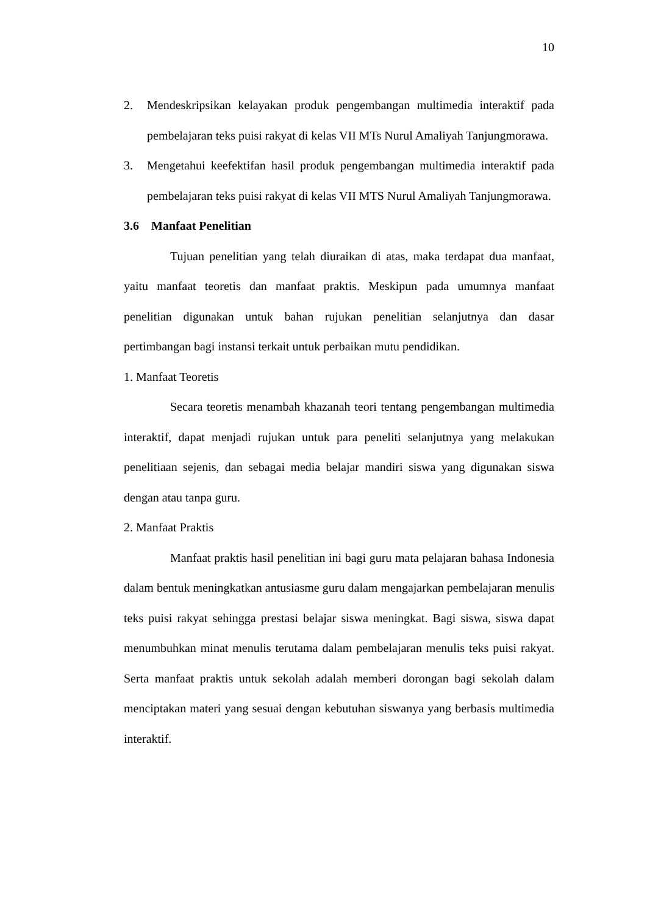10
2. Mendeskripsikan kelayakan produk pengembangan multimedia interaktif pada pembelajaran teks puisi rakyat di kelas VII MTs Nurul Amaliyah Tanjungmorawa.
3. Mengetahui keefektifan hasil produk pengembangan multimedia interaktif pada pembelajaran teks puisi rakyat di kelas VII MTS Nurul Amaliyah Tanjungmorawa.
3.6 Manfaat Penelitian
Tujuan penelitian yang telah diuraikan di atas, maka terdapat dua manfaat, yaitu manfaat teoretis dan manfaat praktis. Meskipun pada umumnya manfaat penelitian digunakan untuk bahan rujukan penelitian selanjutnya dan dasar pertimbangan bagi instansi terkait untuk perbaikan mutu pendidikan.
1. Manfaat Teoretis
Secara teoretis menambah khazanah teori tentang pengembangan multimedia interaktif, dapat menjadi rujukan untuk para peneliti selanjutnya yang melakukan penelitiaan sejenis, dan sebagai media belajar mandiri siswa yang digunakan siswa dengan atau tanpa guru.
2. Manfaat Praktis
Manfaat praktis hasil penelitian ini bagi guru mata pelajaran bahasa Indonesia dalam bentuk meningkatkan antusiasme guru dalam mengajarkan pembelajaran menulis teks puisi rakyat sehingga prestasi belajar siswa meningkat. Bagi siswa, siswa dapat menumbuhkan minat menulis terutama dalam pembelajaran menulis teks puisi rakyat. Serta manfaat praktis untuk sekolah adalah memberi dorongan bagi sekolah dalam menciptakan materi yang sesuai dengan kebutuhan siswanya yang berbasis multimedia interaktif.